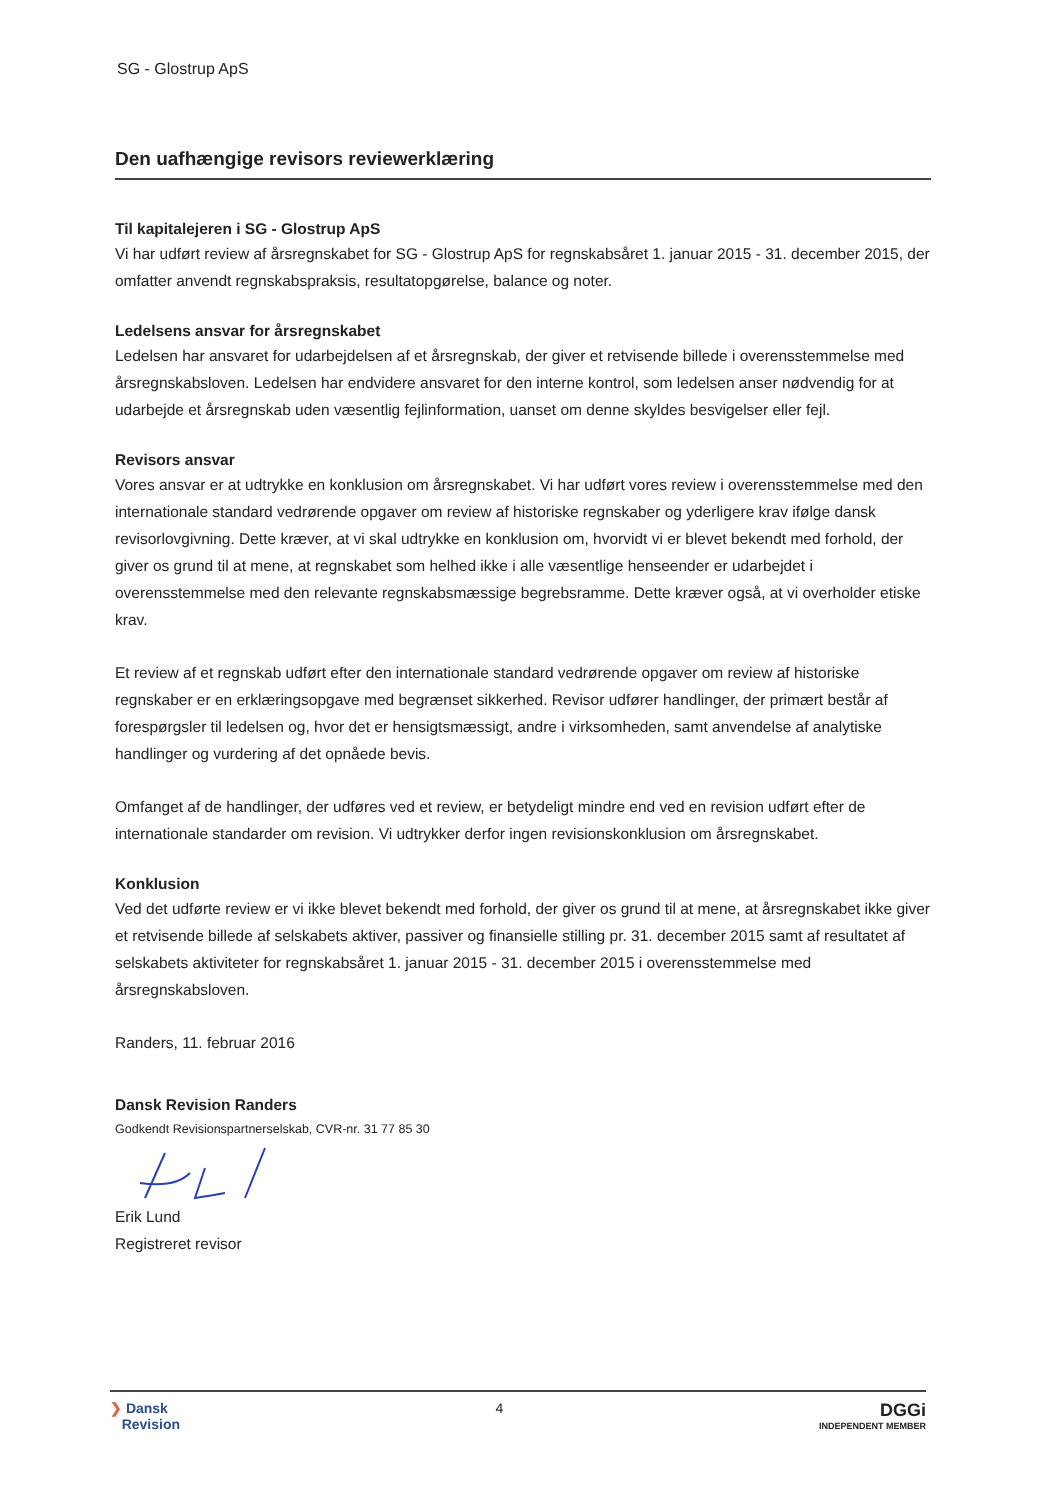SG - Glostrup ApS
Den uafhængige revisors reviewerklæring
Til kapitalejeren i SG - Glostrup ApS
Vi har udført review af årsregnskabet for SG - Glostrup ApS for regnskabsåret 1. januar 2015 - 31. december 2015, der omfatter anvendt regnskabspraksis, resultatopgørelse, balance og noter.
Ledelsens ansvar for årsregnskabet
Ledelsen har ansvaret for udarbejdelsen af et årsregnskab, der giver et retvisende billede i overensstemmelse med årsregnskabsloven. Ledelsen har endvidere ansvaret for den interne kontrol, som ledelsen anser nødvendig for at udarbejde et årsregnskab uden væsentlig fejlinformation, uanset om denne skyldes besvigelser eller fejl.
Revisors ansvar
Vores ansvar er at udtrykke en konklusion om årsregnskabet. Vi har udført vores review i overensstemmelse med den internationale standard vedrørende opgaver om review af historiske regnskaber og yderligere krav ifølge dansk revisorlovgivning. Dette kræver, at vi skal udtrykke en konklusion om, hvorvidt vi er blevet bekendt med forhold, der giver os grund til at mene, at regnskabet som helhed ikke i alle væsentlige henseender er udarbejdet i overensstemmelse med den relevante regnskabsmæssige begrebsramme. Dette kræver også, at vi overholder etiske krav.
Et review af et regnskab udført efter den internationale standard vedrørende opgaver om review af historiske regnskaber er en erklæringsopgave med begrænset sikkerhed. Revisor udfører handlinger, der primært består af forespørgsler til ledelsen og, hvor det er hensigtsmæssigt, andre i virksomheden, samt anvendelse af analytiske handlinger og vurdering af det opnåede bevis.
Omfanget af de handlinger, der udføres ved et review, er betydeligt mindre end ved en revision udført efter de internationale standarder om revision. Vi udtrykker derfor ingen revisionskonklusion om årsregnskabet.
Konklusion
Ved det udførte review er vi ikke blevet bekendt med forhold, der giver os grund til at mene, at årsregnskabet ikke giver et retvisende billede af selskabets aktiver, passiver og finansielle stilling pr. 31. december 2015 samt af resultatet af selskabets aktiviteter for regnskabsåret 1. januar 2015 - 31. december 2015 i overensstemmelse med årsregnskabsloven.
Randers, 11. februar 2016
Dansk Revision Randers
Godkendt Revisionspartnerselskab, CVR-nr. 31 77 85 30
Erik Lund
Registreret revisor
❯ Dansk
Revision
4
DGGi
INDEPENDENT MEMBER